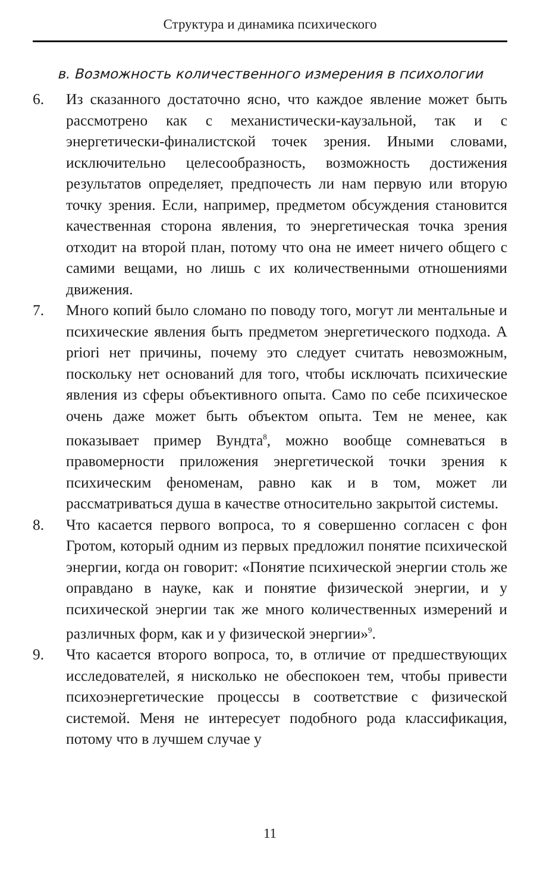Структура и динамика психического
в. Возможность количественного измерения в психологии
6. Из сказанного достаточно ясно, что каждое явление может быть рассмотрено как с механистически-каузальной, так и с энергетически-финалистской точек зрения. Иными словами, исключительно целесообразность, возможность достижения результатов определяет, предпочесть ли нам первую или вторую точку зрения. Если, например, предметом обсуждения становится качественная сторона явления, то энергетическая точка зрения отходит на второй план, потому что она не имеет ничего общего с самими вещами, но лишь с их количественными отношениями движения.
7. Много копий было сломано по поводу того, могут ли ментальные и психические явления быть предметом энергетического подхода. A priori нет причины, почему это следует считать невозможным, поскольку нет оснований для того, чтобы исключать психические явления из сферы объективного опыта. Само по себе психическое очень даже может быть объектом опыта. Тем не менее, как показывает пример Вундта<sup>8</sup>, можно вообще сомневаться в правомерности приложения энергетической точки зрения к психическим феноменам, равно как и в том, может ли рассматриваться душа в качестве относительно закрытой системы.
8. Что касается первого вопроса, то я совершенно согласен с фон Гротом, который одним из первых предложил понятие психической энергии, когда он говорит: «Понятие психической энергии столь же оправдано в науке, как и понятие физической энергии, и у психической энергии так же много количественных измерений и различных форм, как и у физической энергии»<sup>9</sup>.
9. Что касается второго вопроса, то, в отличие от предшествующих исследователей, я нисколько не обеспокоен тем, чтобы привести психоэнергетические процессы в соответствие с физической системой. Меня не интересует подобного рода классификация, потому что в лучшем случае у
11